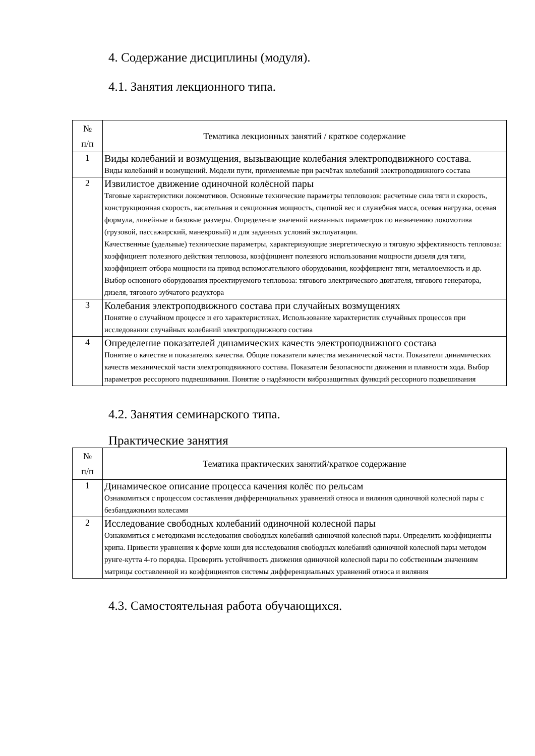4. Содержание дисциплины (модуля).
4.1. Занятия лекционного типа.
| № п/п | Тематика лекционных занятий / краткое содержание |
| --- | --- |
| 1 | Виды колебаний и возмущения, вызывающие колебания электроподвижного состава. Виды колебаний и возмущений. Модели пути, применяемые при расчётах колебаний электроподвижного состава |
| 2 | Извилистое движение одиночной колёсной пары Тяговые характеристики локомотивов. Основные технические параметры тепловозов: расчетные сила тяги и скорость, конструкционная скорость, касательная и секционная мощность, сцепной вес и служебная масса, осевая нагрузка, осевая формула, линейные и базовые размеры. Определение значений названных параметров по назначению локомотива (грузовой, пассажирский, маневровый) и для заданных условий эксплуатации. Качественные (удельные) технические параметры, характеризующие энергетическую и тяговую эффективность тепловоза: коэффициент полезного действия тепловоза, коэффициент полезного использования мощности дизеля для тяги, коэффициент отбора мощности на привод вспомогательного оборудования, коэффициент тяги, металлоемкость и др. Выбор основного оборудования проектируемого тепловоза: тягового электрического двигателя, тягового генератора, дизеля, тягового зубчатого редуктора |
| 3 | Колебания электроподвижного состава при случайных возмущениях Понятие о случайном процессе и его характеристиках. Использование характеристик случайных процессов при исследовании случайных колебаний электроподвижного состава |
| 4 | Определение показателей динамических качеств электроподвижного состава Понятие о качестве и показателях качества. Общие показатели качества механической части. Показатели динамических качеств механической части электроподвижного состава. Показатели безопасности движения и плавности хода. Выбор параметров рессорного подвешивания. Понятие о надёжности виброзащитных функций рессорного подвешивания |
4.2. Занятия семинарского типа.
Практические занятия
| № п/п | Тематика практических занятий/краткое содержание |
| --- | --- |
| 1 | Динамическое описание процесса качения колёс по рельсам Ознакомиться с процессом составления дифференциальных уравнений относа и виляния одиночной колесной пары с безбандажными колесами |
| 2 | Исследование свободных колебаний одиночной колесной пары Ознакомиться с методиками исследования свободных колебаний одиночной колесной пары. Определить коэффициенты крипа. Привести уравнения к форме коши для исследования свободных колебаний одиночной колесной пары методом рунге-кутта 4-го порядка. Проверить устойчивость движения одиночной колесной пары по собственным значениям матрицы составленной из коэффициентов системы дифференциальных уравнений относа и виляния |
4.3. Самостоятельная работа обучающихся.